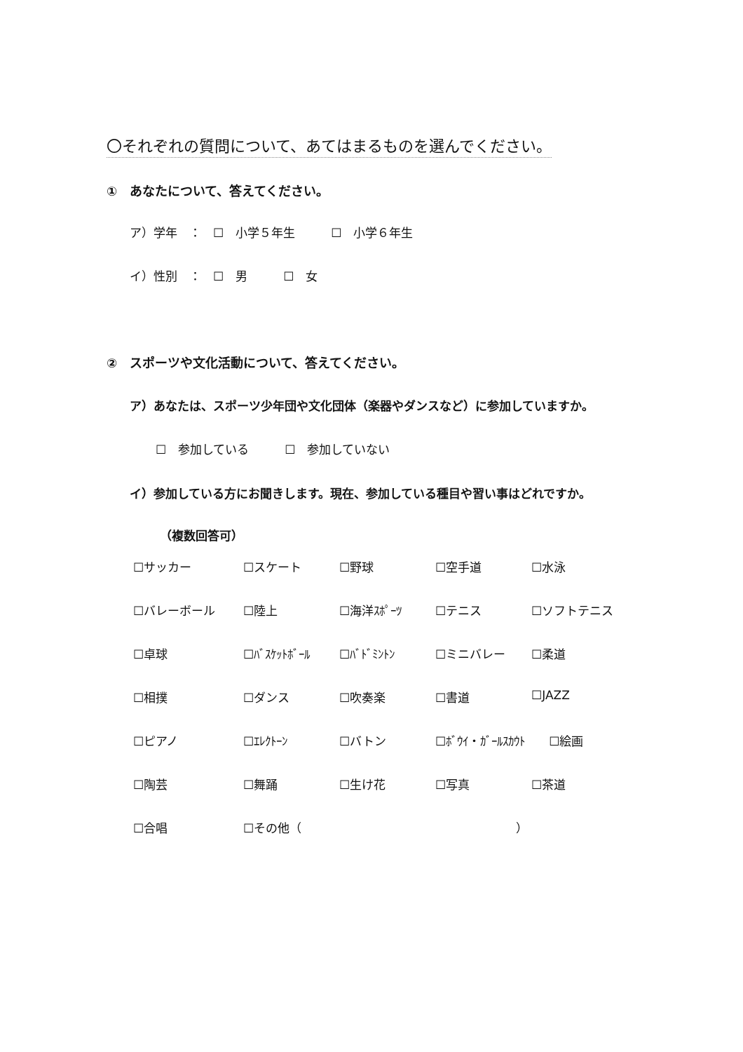〇それぞれの質問について、あてはまるものを選んでください。
①　あなたについて、答えてください。
ア）学年　：　☐　小学５年生　　　☐　小学６年生
イ）性別　：　☐　男　　　☐　女
②　スポーツや文化活動について、答えてください。
ア）あなたは、スポーツ少年団や文化団体（楽器やダンスなど）に参加していますか。
☐　参加している　　　☐　参加していない
イ）参加している方にお聞きします。現在、参加している種目や習い事はどれですか。
（複数回答可）
| ☐サッカー | ☐スケート | ☐野球 | ☐空手道 | ☐水泳 |
| ☐バレーボール | ☐陸上 | ☐海洋ｽﾎﾟｰﾂ | ☐テニス | ☐ソフトテニス |
| ☐卓球 | ☐ﾊﾞｽｹｯﾄﾎﾞｰﾙ | ☐ﾊﾞﾄﾞﾐﾝﾄﾝ | ☐ミニバレー | ☐柔道 |
| ☐相撲 | ☐ダンス | ☐吹奏楽 | ☐書道 | ☐JAZZ |
| ☐ピアノ | ☐ｴﾚｸﾄｰﾝ | ☐バトン | ☐ﾎﾞｳｲ・ｶﾞｰﾙｽｶｳﾄ ☐絵画 | |
| ☐陶芸 | ☐舞踊 | ☐生け花 | ☐写真 | ☐茶道 |
| ☐合唱 | ☐その他（ ） | | | |